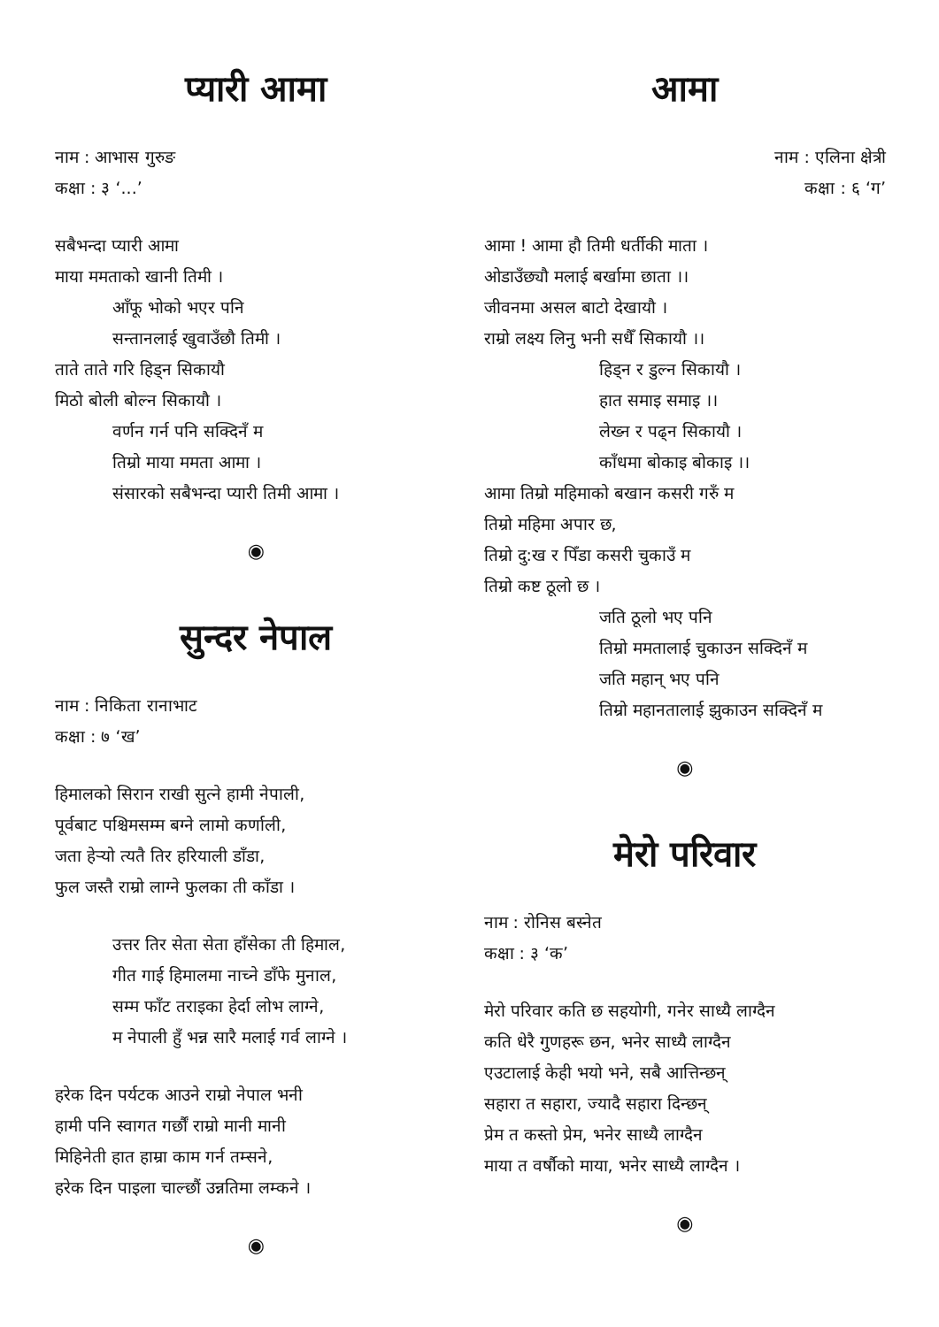प्यारी आमा
नाम : आभास गुरुङ
कक्षा : ३ ‘...’
सबैभन्दा प्यारी आमा
माया ममताको खानी तिमी ।
आँफू भोको भएर पनि
सन्तानलाई खुवाउँछौ तिमी ।
ताते ताते गरि हिड्न सिकायौ
मिठो बोली बोल्न सिकायौ ।
वर्णन गर्न पनि सक्दिनँ म
तिम्रो माया ममता आमा ।
संसारको सबैभन्दा प्यारी तिमी आमा ।
◉
सुन्दर नेपाल
नाम : निकिता रानाभाट
कक्षा : ७ ‘ख’
हिमालको सिरान राखी सुत्ने हामी नेपाली,
पूर्वबाट पश्चिमसम्म बग्ने लामो कर्णाली,
जता हेऱ्यो त्यतै तिर हरियाली डाँडा,
फुल जस्तै राम्रो लाग्ने फुलका ती काँडा ।
उत्तर तिर सेता सेता हाँसेका ती हिमाल,
गीत गाई हिमालमा नाच्ने डाँफे मुनाल,
सम्म फाँट तराइका हेर्दा लोभ लाग्ने,
म नेपाली हुँ भन्न सारै मलाई गर्व लाग्ने ।
हरेक दिन पर्यटक आउने राम्रो नेपाल भनी
हामी पनि स्वागत गर्छौं राम्रो मानी मानी
मिहिनेती हात हाम्रा काम गर्न तम्सने,
हरेक दिन पाइला चाल्छौं उन्नतिमा लम्कने ।
◉
आमा
नाम : एलिना क्षेत्री
कक्षा : ६ ‘ग’
आमा ! आमा हौ तिमी धर्तीकी माता ।
ओडाउँछ्यौ मलाई बर्खामा छाता ।।
जीवनमा असल बाटो देखायौ ।
राम्रो लक्ष्य लिनु भनी सधैँ सिकायौ ।।
हिड्न र डुल्न सिकायौ ।
हात समाइ समाइ ।।
लेख्न र पढ्न सिकायौ ।
काँधमा बोकाइ बोकाइ ।।
आमा तिम्रो महिमाको बखान कसरी गरुँ म
तिम्रो महिमा अपार छ,
तिम्रो दु:ख र पिँडा कसरी चुकाउँ म
तिम्रो कष्ट ठूलो छ ।
जति ठूलो भए पनि
तिम्रो ममतालाई चुकाउन सक्दिनँ म
जति महान् भए पनि
तिम्रो महानतालाई झुकाउन सक्दिनँ म
◉
मेरो परिवार
नाम : रोनिस बस्नेत
कक्षा : ३ ‘क’
मेरो परिवार कति छ सहयोगी, गनेर साध्यै लाग्दैन
कति धेरै गुणहरू छन, भनेर साध्यै लाग्दैन
एउटालाई केही भयो भने, सबै आत्तिन्छन्
सहारा त सहारा, ज्यादै सहारा दिन्छन्
प्रेम त कस्तो प्रेम, भनेर साध्यै लाग्दैन
माया त वर्षौको माया, भनेर साध्यै लाग्दैन ।
◉